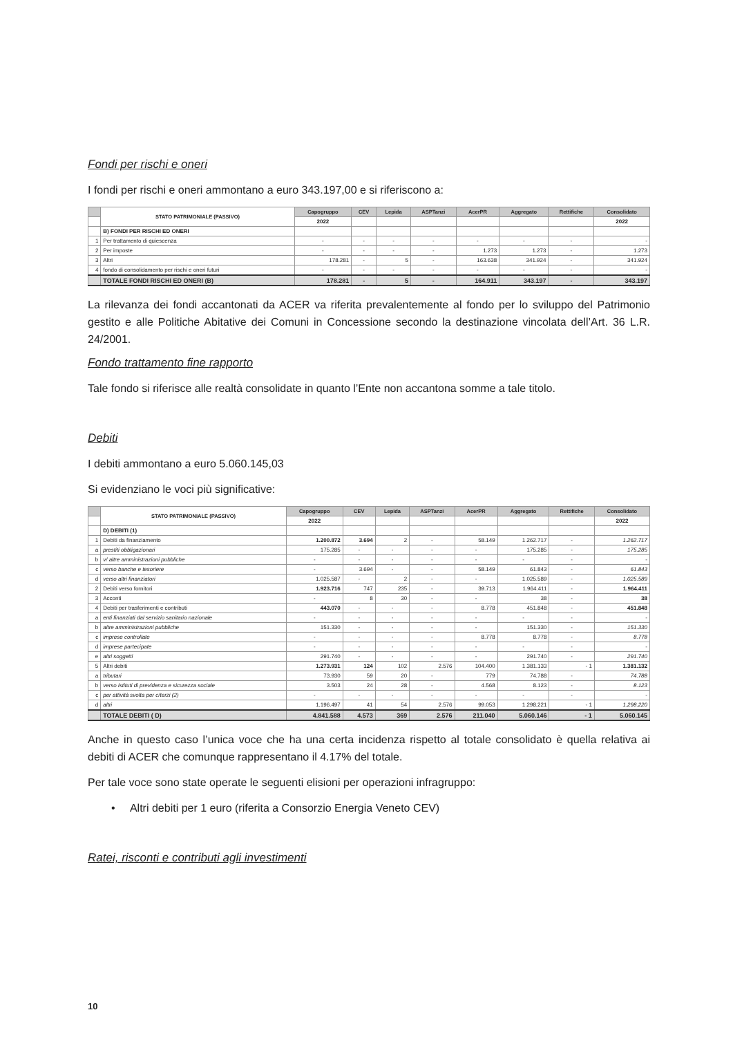Fondi per rischi e oneri
I fondi per rischi e oneri ammontano a euro 343.197,00 e si riferiscono a:
| | STATO PATRIMONIALE (PASSIVO) | Capogruppo | CEV | Lepida | ASPTanzi | AcerPR | Aggregato | Rettifiche | Consolidato |
| --- | --- | --- | --- | --- | --- | --- | --- | --- | --- |
| | | 2022 | | | | | | | 2022 |
| | B) FONDI PER RISCHI ED ONERI | | | | | | | | |
| 1 | Per trattamento di quiescenza | - | - | - | - | - | - | - | - |
| 2 | Per imposte | - | - | - | - | 1.273 | 1.273 | - | 1.273 |
| 3 | Altri | 178.281 | - | 5 | - | 163.638 | 341.924 | - | 341.924 |
| 4 | fondo di consolidamento per rischi e oneri futuri | - | - | - | - | - | - | - | - |
| | TOTALE FONDI RISCHI ED ONERI (B) | 178.281 | - | 5 | - | 164.911 | 343.197 | - | 343.197 |
La rilevanza dei fondi accantonati da ACER va riferita prevalentemente al fondo per lo sviluppo del Patrimonio gestito e alle Politiche Abitative dei Comuni in Concessione secondo la destinazione vincolata dell’Art. 36 L.R. 24/2001.
Fondo trattamento fine rapporto
Tale fondo si riferisce alle realtà consolidate in quanto l’Ente non accantona somme a tale titolo.
Debiti
I debiti ammontano a euro 5.060.145,03
Si evidenziano le voci più significative:
| | STATO PATRIMONIALE (PASSIVO) | Capogruppo | CEV | Lepida | ASPTanzi | AcerPR | Aggregato | Rettifiche | Consolidato |
| --- | --- | --- | --- | --- | --- | --- | --- | --- | --- |
| | | 2022 | | | | | | | 2022 |
| | D) DEBITI (1) | | | | | | | | |
| 1 | Debiti da finanziamento | 1.200.872 | 3.694 | 2 | - | 58.149 | 1.262.717 | - | 1.262.717 |
| a | prestiti obbligazionari | 175.285 | - | - | - | - | 175.285 | - | 175.285 |
| b | v/ altre amministrazioni pubbliche | - | - | - | - | - | - | - | - |
| c | verso banche e tesoriere | - | 3.694 | - | - | 58.149 | 61.843 | - | 61.843 |
| d | verso altri finanziatori | 1.025.587 | - | 2 | - | - | 1.025.589 | - | 1.025.589 |
| 2 | Debiti verso fornitori | 1.923.716 | 747 | 235 | - | 39.713 | 1.964.411 | - | 1.964.411 |
| 3 | Acconti | - | 8 | 30 | - | - | 38 | - | 38 |
| 4 | Debiti per trasferimenti e contributi | 443.070 | - | - | - | 8.778 | 451.848 | - | 451.848 |
| a | enti finanziati dal servizio sanitario nazionale | - | - | - | - | - | - | - | - |
| b | altre amministrazioni pubbliche | 151.330 | - | - | - | - | 151.330 | - | 151.330 |
| c | imprese controllate | - | - | - | - | 8.778 | 8.778 | - | 8.778 |
| d | imprese partecipate | - | - | - | - | - | - | - | - |
| e | altri soggetti | 291.740 | - | - | - | - | 291.740 | - | 291.740 |
| 5 | Altri debiti | 1.273.931 | 124 | 102 | 2.576 | 104.400 | 1.381.133 | - 1 | 1.381.132 |
| a | tributari | 73.930 | 59 | 20 | - | 779 | 74.788 | - | 74.788 |
| b | verso istituti di previdenza e sicurezza sociale | 3.503 | 24 | 28 | - | 4.568 | 8.123 | - | 8.123 |
| c | per attività svolta per c/terzi (2) | - | - | - | - | - | - | - | - |
| d | altri | 1.196.497 | 41 | 54 | 2.576 | 99.053 | 1.298.221 | - 1 | 1.298.220 |
| | TOTALE DEBITI ( D) | 4.841.588 | 4.573 | 369 | 2.576 | 211.040 | 5.060.146 | - 1 | 5.060.145 |
Anche in questo caso l’unica voce che ha una certa incidenza rispetto al totale consolidato è quella relativa ai debiti di ACER che comunque rappresentano il 4.17% del totale.
Per tale voce sono state operate le seguenti elisioni per operazioni infragruppo:
• Altri debiti per 1 euro (riferita a Consorzio Energia Veneto CEV)
Ratei, risconti e contributi agli investimenti
10